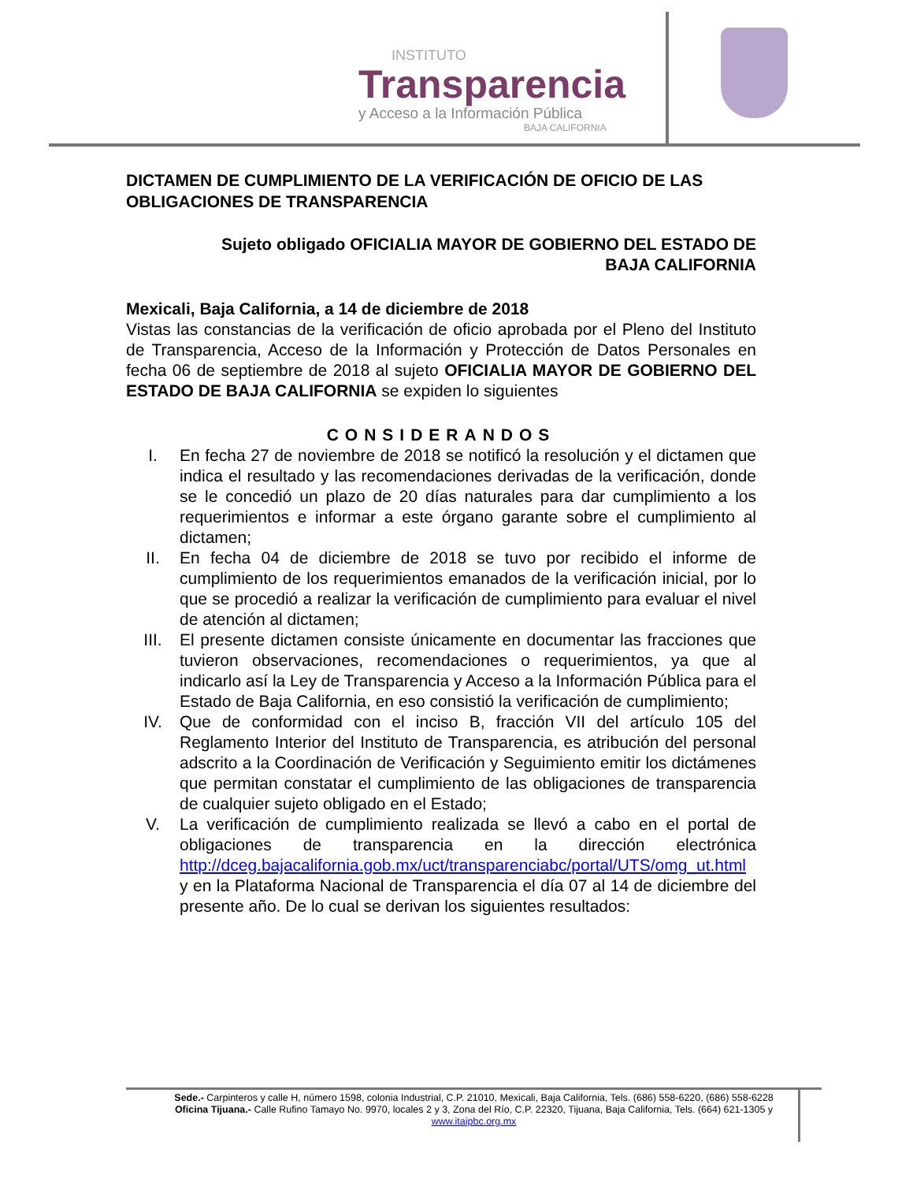INSTITUTO
Transparencia
y Acceso a la Información Pública
BAJA CALIFORNIA
DICTAMEN DE CUMPLIMIENTO DE LA VERIFICACIÓN DE OFICIO DE LAS OBLIGACIONES DE TRANSPARENCIA
Sujeto obligado OFICIALIA MAYOR DE GOBIERNO DEL ESTADO DE
BAJA CALIFORNIA
Mexicali, Baja California, a 14 de diciembre de 2018
Vistas las constancias de la verificación de oficio aprobada por el Pleno del Instituto de Transparencia, Acceso de la Información y Protección de Datos Personales en fecha 06 de septiembre de 2018 al sujeto OFICIALIA MAYOR DE GOBIERNO DEL ESTADO DE BAJA CALIFORNIA se expiden lo siguientes
CONSIDERANDOS
I. En fecha 27 de noviembre de 2018 se notificó la resolución y el dictamen que indica el resultado y las recomendaciones derivadas de la verificación, donde se le concedió un plazo de 20 días naturales para dar cumplimiento a los requerimientos e informar a este órgano garante sobre el cumplimiento al dictamen;
II. En fecha 04 de diciembre de 2018 se tuvo por recibido el informe de cumplimiento de los requerimientos emanados de la verificación inicial, por lo que se procedió a realizar la verificación de cumplimiento para evaluar el nivel de atención al dictamen;
III. El presente dictamen consiste únicamente en documentar las fracciones que tuvieron observaciones, recomendaciones o requerimientos, ya que al indicarlo así la Ley de Transparencia y Acceso a la Información Pública para el Estado de Baja California, en eso consistió la verificación de cumplimiento;
IV. Que de conformidad con el inciso B, fracción VII del artículo 105 del Reglamento Interior del Instituto de Transparencia, es atribución del personal adscrito a la Coordinación de Verificación y Seguimiento emitir los dictámenes que permitan constatar el cumplimiento de las obligaciones de transparencia de cualquier sujeto obligado en el Estado;
V. La verificación de cumplimiento realizada se llevó a cabo en el portal de obligaciones de transparencia en la dirección electrónica http://dceg.bajacalifornia.gob.mx/uct/transparenciabc/portal/UTS/omg_ut.html y en la Plataforma Nacional de Transparencia el día 07 al 14 de diciembre del presente año. De lo cual se derivan los siguientes resultados:
Sede.- Carpinteros y calle H, número 1598, colonia Industrial, C.P. 21010, Mexicali, Baja California, Tels. (686) 558-6220, (686) 558-6228
Oficina Tijuana.- Calle Rufino Tamayo No. 9970, locales 2 y 3, Zona del Río, C.P. 22320, Tijuana, Baja California, Tels. (664) 621-1305 y
www.itaipbc.org.mx